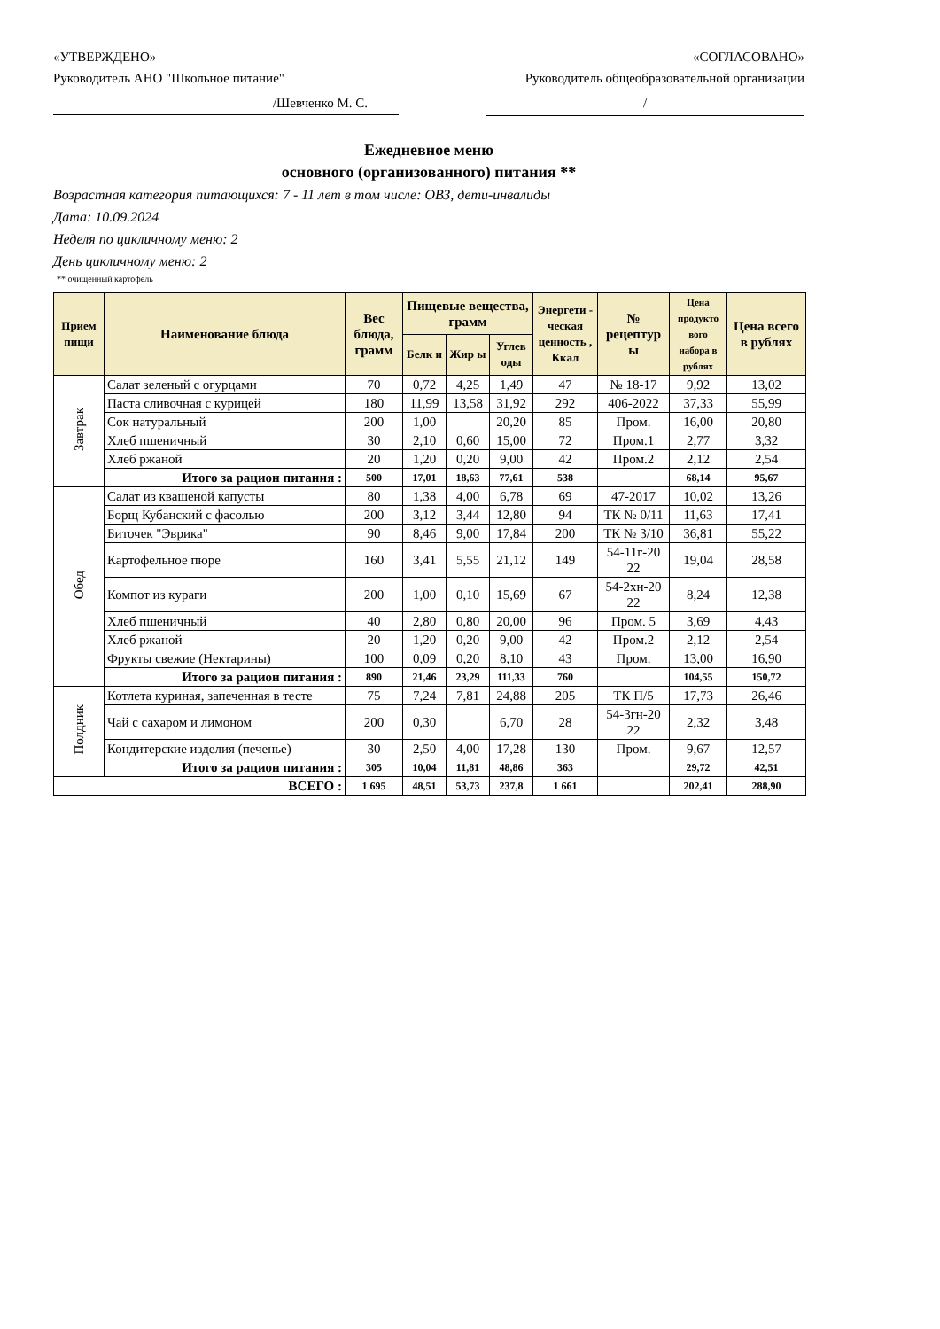«УТВЕРЖДЕНО» «СОГЛАСОВАНО»
Руководитель АНО "Школьное питание" Руководитель общеобразовательной организации
/Шевченко М. С. /
Ежедневное меню
основного (организованного) питания **
Возрастная категория питающихся: 7 - 11 лет в том числе: ОВЗ, дети-инвалиды
Дата: 10.09.2024
Неделя по цикличному меню: 2
День цикличному меню: 2
** очищенный картофель
| Прием пищи | Наименование блюда | Вес блюда, грамм | Пищевые вещества, грамм | | | Энергети - ческая ценность , Ккал | № рецептур ы | Цена продукто вого набора в рублях | Цена всего в рублях |
| --- | --- | --- | --- | --- | --- | --- | --- | --- | --- |
| | | | Белк и | Жир ы | Углев оды | | | | |
| Завтрак | Салат зеленый с огурцами | 70 | 0,72 | 4,25 | 1,49 | 47 | № 18-17 | 9,92 | 13,02 |
| | Паста сливочная с курицей | 180 | 11,99 | 13,58 | 31,92 | 292 | 406-2022 | 37,33 | 55,99 |
| | Сок натуральный | 200 | 1,00 | | 20,20 | 85 | Пром. | 16,00 | 20,80 |
| | Хлеб пшеничный | 30 | 2,10 | 0,60 | 15,00 | 72 | Пром.1 | 2,77 | 3,32 |
| | Хлеб ржаной | 20 | 1,20 | 0,20 | 9,00 | 42 | Пром.2 | 2,12 | 2,54 |
| | Итого за рацион питания : | 500 | 17,01 | 18,63 | 77,61 | 538 | | 68,14 | 95,67 |
| Обед | Салат из квашеной капусты | 80 | 1,38 | 4,00 | 6,78 | 69 | 47-2017 | 10,02 | 13,26 |
| | Борщ Кубанский с фасолью | 200 | 3,12 | 3,44 | 12,80 | 94 | ТК № 0/11 | 11,63 | 17,41 |
| | Биточек "Эврика" | 90 | 8,46 | 9,00 | 17,84 | 200 | ТК № 3/10 | 36,81 | 55,22 |
| | Картофельное пюре | 160 | 3,41 | 5,55 | 21,12 | 149 | 54-11г-20 22 | 19,04 | 28,58 |
| | Компот из кураги | 200 | 1,00 | 0,10 | 15,69 | 67 | 54-2хн-20 22 | 8,24 | 12,38 |
| | Хлеб пшеничный | 40 | 2,80 | 0,80 | 20,00 | 96 | Пром. 5 | 3,69 | 4,43 |
| | Хлеб ржаной | 20 | 1,20 | 0,20 | 9,00 | 42 | Пром.2 | 2,12 | 2,54 |
| | Фрукты свежие (Нектарины) | 100 | 0,09 | 0,20 | 8,10 | 43 | Пром. | 13,00 | 16,90 |
| | Итого за рацион питания : | 890 | 21,46 | 23,29 | 111,33 | 760 | | 104,55 | 150,72 |
| Полдник | Котлета куриная, запеченная в тесте | 75 | 7,24 | 7,81 | 24,88 | 205 | ТК П/5 | 17,73 | 26,46 |
| | Чай с сахаром и лимоном | 200 | 0,30 | | 6,70 | 28 | 54-3гн-20 22 | 2,32 | 3,48 |
| | Кондитерские изделия (печенье) | 30 | 2,50 | 4,00 | 17,28 | 130 | Пром. | 9,67 | 12,57 |
| | Итого за рацион питания : | 305 | 10,04 | 11,81 | 48,86 | 363 | | 29,72 | 42,51 |
| ВСЕГО : | | 1 695 | 48,51 | 53,73 | 237,8 | 1 661 | | 202,41 | 288,90 |